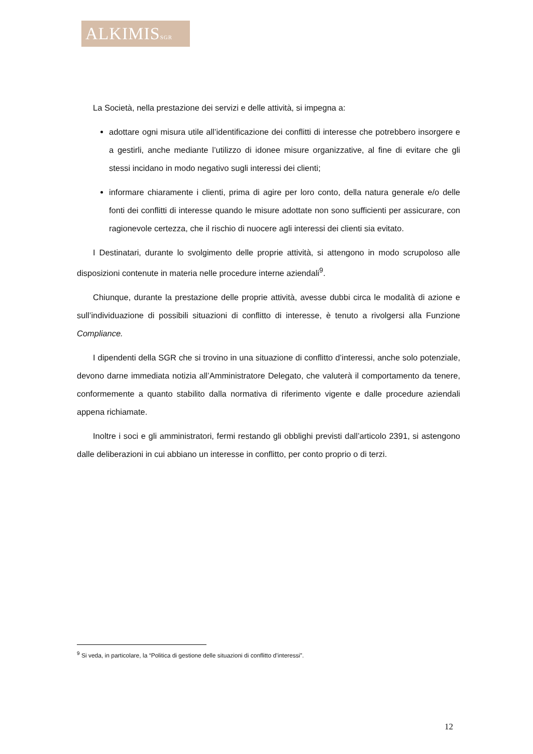ALKIMISSGR
La Società, nella prestazione dei servizi e delle attività, si impegna a:
adottare ogni misura utile all’identificazione dei conflitti di interesse che potrebbero insorgere e a gestirli, anche mediante l’utilizzo di idonee misure organizzative, al fine di evitare che gli stessi incidano in modo negativo sugli interessi dei clienti;
informare chiaramente i clienti, prima di agire per loro conto, della natura generale e/o delle fonti dei conflitti di interesse quando le misure adottate non sono sufficienti per assicurare, con ragionevole certezza, che il rischio di nuocere agli interessi dei clienti sia evitato.
I Destinatari, durante lo svolgimento delle proprie attività, si attengono in modo scrupoloso alle disposizioni contenute in materia nelle procedure interne aziendali<sup>9</sup>.
Chiunque, durante la prestazione delle proprie attività, avesse dubbi circa le modalità di azione e sull’individuazione di possibili situazioni di conflitto di interesse, è tenuto a rivolgersi alla Funzione Compliance.
I dipendenti della SGR che si trovino in una situazione di conflitto d’interessi, anche solo potenziale, devono darne immediata notizia all’Amministratore Delegato, che valuterà il comportamento da tenere, conformemente a quanto stabilito dalla normativa di riferimento vigente e dalle procedure aziendali appena richiamate.
Inoltre i soci e gli amministratori, fermi restando gli obblighi previsti dall’articolo 2391, si astengono dalle deliberazioni in cui abbiano un interesse in conflitto, per conto proprio o di terzi.
<sup>9</sup> Si veda, in particolare, la “Politica di gestione delle situazioni di conflitto d’interessi”.
12